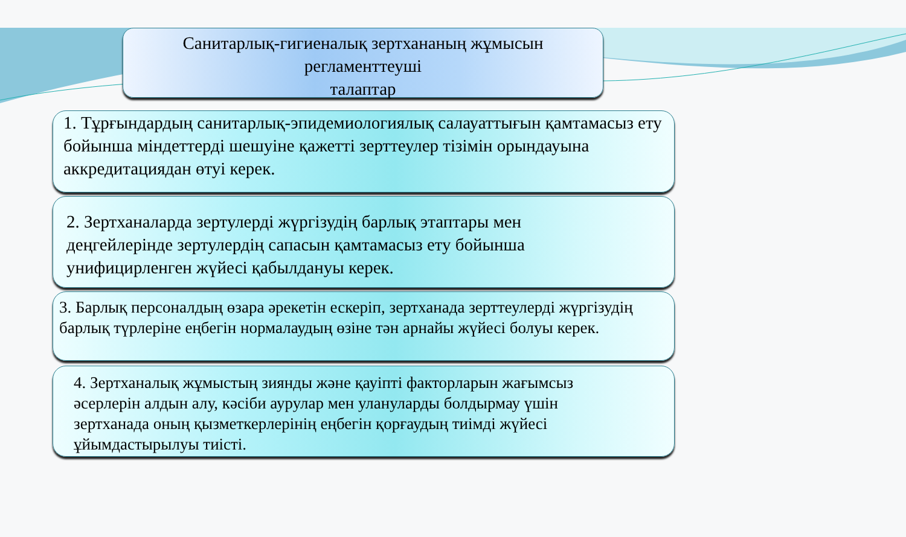Санитарлық-гигиеналық зертхананың жұмысын
регламенттеуші
талаптар
1. Тұрғындардың санитарлық-эпидемиологиялық салауаттығын қамтамасыз ету бойынша міндеттерді шешуіне қажетті зерттеулер тізімін орындауына аккредитациядан өтуі керек.
2. Зертханаларда зертулерді жүргізудің барлық этаптары мен деңгейлерінде зертулердің сапасын қамтамасыз ету бойынша унифицирленген жүйесі қабылдануы керек.
3. Барлық персоналдың өзара әрекетін ескеріп, зертханада зерттеулерді жүргізудің барлық түрлеріне еңбегін нормалаудың өзіне тән арнайы жүйесі болуы керек.
4. Зертханалық жұмыстың зиянды және қауіпті факторларын жағымсыз әсерлерін алдын алу, кәсіби аурулар мен улануларды болдырмау үшін зертханада оның қызметкерлерінің еңбегін қорғаудың тиімді жүйесі ұйымдастырылуы тиісті.